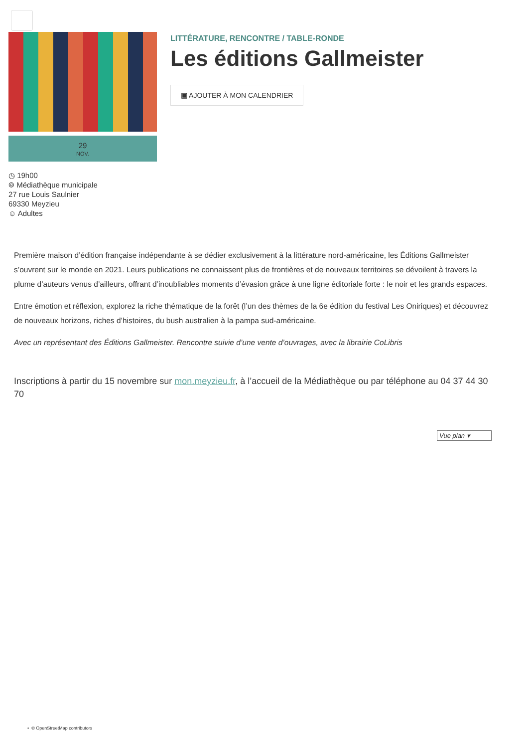29
NOV.
◷ 19h00
⌾ Médiathèque municipale
27 rue Louis Saulnier
69330 Meyzieu
☺ Adultes
LITTÉRATURE, RENCONTRE / TABLE-RONDE
Les éditions Gallmeister
▣ AJOUTER À MON CALENDRIER
Première maison d’édition française indépendante à se dédier exclusivement à la littérature nord-américaine, les Éditions Gallmeister s’ouvrent sur le monde en 2021. Leurs publications ne connaissent plus de frontières et de nouveaux territoires se dévoilent à travers la plume d’auteurs venus d’ailleurs, offrant d’inoubliables moments d’évasion grâce à une ligne éditoriale forte : le noir et les grands espaces.
Entre émotion et réflexion, explorez la riche thématique de la forêt (l’un des thèmes de la 6e édition du festival Les Oniriques) et découvrez de nouveaux horizons, riches d’histoires, du bush australien à la pampa sud-américaine.
Avec un représentant des Éditions Gallmeister. Rencontre suivie d’une vente d’ouvrages, avec la librairie CoLibris
Inscriptions à partir du 15 novembre sur mon.meyzieu.fr, à l’accueil de la Médiathèque ou par téléphone au 04 37 44 30 70
Vue plan ▾
• © OpenStreetMap contributors